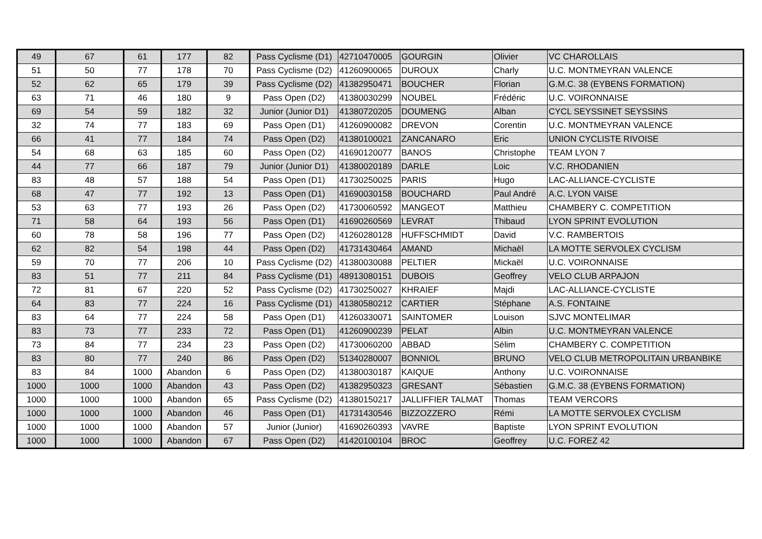| 49 | 67 | 61 | 177 | 82 | Pass Cyclisme (D1) | 42710470005 | GOURGIN | Olivier | VC CHAROLLAIS |
| 51 | 50 | 77 | 178 | 70 | Pass Cyclisme (D2) | 41260900065 | DUROUX | Charly | U.C. MONTMEYRAN VALENCE |
| 52 | 62 | 65 | 179 | 39 | Pass Cyclisme (D2) | 41382950471 | BOUCHER | Florian | G.M.C. 38 (EYBENS FORMATION) |
| 63 | 71 | 46 | 180 | 9 | Pass Open (D2) | 41380030299 | NOUBEL | Frédéric | U.C. VOIRONNAISE |
| 69 | 54 | 59 | 182 | 32 | Junior (Junior D1) | 41380720205 | DOUMENG | Alban | CYCL SEYSSINET SEYSSINS |
| 32 | 74 | 77 | 183 | 69 | Pass Open (D1) | 41260900082 | DREVON | Corentin | U.C. MONTMEYRAN VALENCE |
| 66 | 41 | 77 | 184 | 74 | Pass Open (D2) | 41380100021 | ZANCANARO | Eric | UNION CYCLISTE RIVOISE |
| 54 | 68 | 63 | 185 | 60 | Pass Open (D2) | 41690120077 | BANOS | Christophe | TEAM LYON 7 |
| 44 | 77 | 66 | 187 | 79 | Junior (Junior D1) | 41380020189 | DARLE | Loic | V.C. RHODANIEN |
| 83 | 48 | 57 | 188 | 54 | Pass Open (D1) | 41730250025 | PARIS | Hugo | LAC-ALLIANCE-CYCLISTE |
| 68 | 47 | 77 | 192 | 13 | Pass Open (D1) | 41690030158 | BOUCHARD | Paul André | A.C. LYON VAISE |
| 53 | 63 | 77 | 193 | 26 | Pass Open (D2) | 41730060592 | MANGEOT | Matthieu | CHAMBERY C. COMPETITION |
| 71 | 58 | 64 | 193 | 56 | Pass Open (D1) | 41690260569 | LEVRAT | Thibaud | LYON SPRINT EVOLUTION |
| 60 | 78 | 58 | 196 | 77 | Pass Open (D2) | 41260280128 | HUFFSCHMIDT | David | V.C. RAMBERTOIS |
| 62 | 82 | 54 | 198 | 44 | Pass Open (D2) | 41731430464 | AMAND | Michaël | LA MOTTE SERVOLEX CYCLISM |
| 59 | 70 | 77 | 206 | 10 | Pass Cyclisme (D2) | 41380030088 | PELTIER | Mickaël | U.C. VOIRONNAISE |
| 83 | 51 | 77 | 211 | 84 | Pass Cyclisme (D1) | 48913080151 | DUBOIS | Geoffrey | VELO CLUB ARPAJON |
| 72 | 81 | 67 | 220 | 52 | Pass Cyclisme (D2) | 41730250027 | KHRAIEF | Majdi | LAC-ALLIANCE-CYCLISTE |
| 64 | 83 | 77 | 224 | 16 | Pass Cyclisme (D1) | 41380580212 | CARTIER | Stéphane | A.S. FONTAINE |
| 83 | 64 | 77 | 224 | 58 | Pass Open (D1) | 41260330071 | SAINTOMER | Louison | SJVC MONTELIMAR |
| 83 | 73 | 77 | 233 | 72 | Pass Open (D1) | 41260900239 | PELAT | Albin | U.C. MONTMEYRAN VALENCE |
| 73 | 84 | 77 | 234 | 23 | Pass Open (D2) | 41730060200 | ABBAD | Sélim | CHAMBERY C. COMPETITION |
| 83 | 80 | 77 | 240 | 86 | Pass Open (D2) | 51340280007 | BONNIOL | BRUNO | VELO CLUB METROPOLITAIN URBANBIKE |
| 83 | 84 | 1000 | Abandon | 6 | Pass Open (D2) | 41380030187 | KAIQUE | Anthony | U.C. VOIRONNAISE |
| 1000 | 1000 | 1000 | Abandon | 43 | Pass Open (D2) | 41382950323 | GRESANT | Sébastien | G.M.C. 38 (EYBENS FORMATION) |
| 1000 | 1000 | 1000 | Abandon | 65 | Pass Cyclisme (D2) | 41380150217 | JALLIFFIER TALMAT | Thomas | TEAM VERCORS |
| 1000 | 1000 | 1000 | Abandon | 46 | Pass Open (D1) | 41731430546 | BIZZOZZERO | Rémi | LA MOTTE SERVOLEX CYCLISM |
| 1000 | 1000 | 1000 | Abandon | 57 | Junior (Junior) | 41690260393 | VAVRE | Baptiste | LYON SPRINT EVOLUTION |
| 1000 | 1000 | 1000 | Abandon | 67 | Pass Open (D2) | 41420100104 | BROC | Geoffrey | U.C. FOREZ 42 |